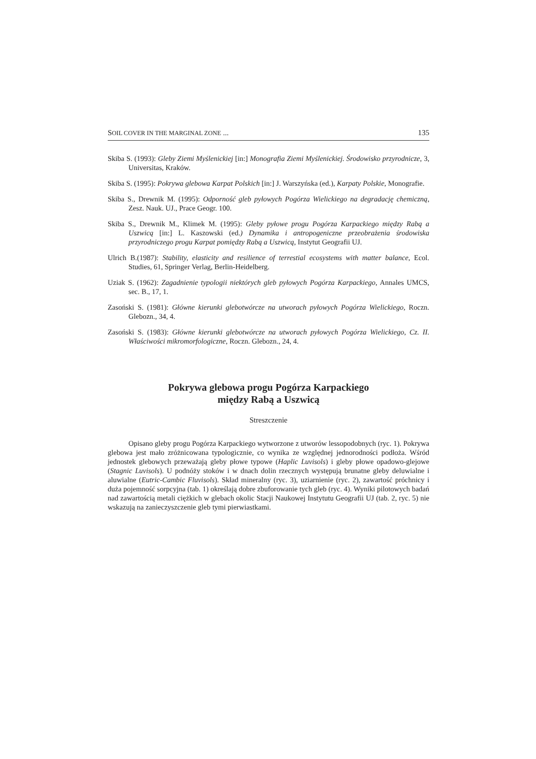SOIL COVER IN THE MARGINAL ZONE ... 135
Skiba S. (1993): Gleby Ziemi Myślenickiej [in:] Monografia Ziemi Myślenickiej. Środowisko przyrodnicze, 3, Universitas, Kraków.
Skiba S. (1995): Pokrywa glebowa Karpat Polskich [in:] J. Warszyńska (ed.), Karpaty Polskie, Monografie.
Skiba S., Drewnik M. (1995): Odporność gleb pyłowych Pogórza Wielickiego na degradację chemiczną, Zesz. Nauk. UJ., Prace Geogr. 100.
Skiba S., Drewnik M., Klimek M. (1995): Gleby pyłowe progu Pogórza Karpackiego między Rabą a Uszwicą [in:] L. Kaszowski (ed.) Dynamika i antropogeniczne przeobrażenia środowiska przyrodniczego progu Karpat pomiędzy Rabą a Uszwicą, Instytut Geografii UJ.
Ulrich B.(1987): Stability, elasticity and resilience of terrestial ecosystems with matter balance, Ecol. Studies, 61, Springer Verlag, Berlin-Heidelberg.
Uziak S. (1962): Zagadnienie typologii niektórych gleb pyłowych Pogórza Karpackiego, Annales UMCS, sec. B., 17, 1.
Zasoński S. (1981): Główne kierunki glebotwórcze na utworach pyłowych Pogórza Wielickiego, Roczn. Glebozn., 34, 4.
Zasoński S. (1983): Główne kierunki glebotwórcze na utworach pyłowych Pogórza Wielickiego, Cz. II. Właściwości mikromorfologiczne, Roczn. Glebozn., 24, 4.
Pokrywa glebowa progu Pogórza Karpackiego
między Rabą a Uszwicą
Streszczenie
Opisano gleby progu Pogórza Karpackiego wytworzone z utworów lessopodobnych (ryc. 1). Pokrywa glebowa jest mało zróżnicowana typologicznie, co wynika ze względnej jednorodności podłoża. Wśród jednostek glebowych przeważają gleby płowe typowe (Haplic Luvisols) i gleby płowe opadowo-glejowe (Stagnic Luvisols). U podnóży stoków i w dnach dolin rzecznych występują brunatne gleby deluwialne i aluwialne (Eutric-Cambic Fluvisols). Skład mineralny (ryc. 3), uziarnienie (ryc. 2), zawartość próchnicy i duża pojemność sorpcyjna (tab. 1) określają dobre zbuforowanie tych gleb (ryc. 4). Wyniki pilotowych badań nad zawartością metali ciężkich w glebach okolic Stacji Naukowej Instytutu Geografii UJ (tab. 2, ryc. 5) nie wskazują na zanieczyszczenie gleb tymi pierwiastkami.